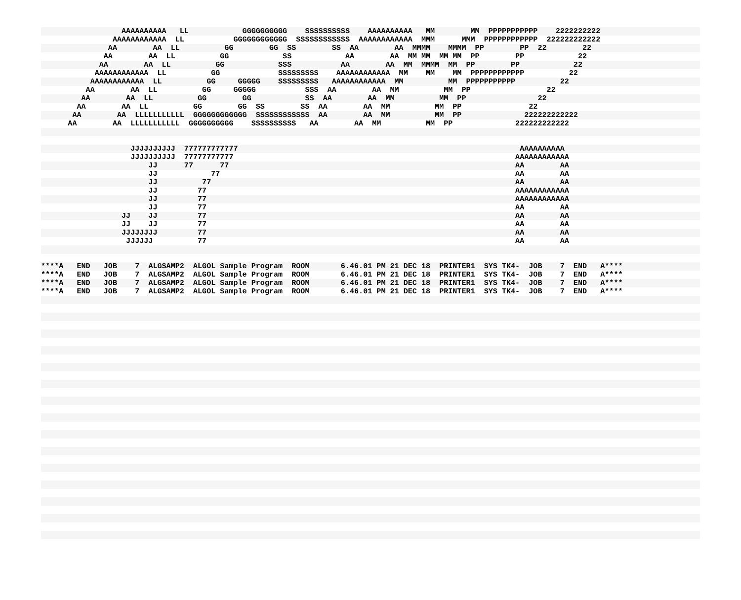AAAAAAAAAA   LL            GGGGGGGGGG    SSSSSSSSSS    AAAAAAAAAA   MM        MM  PPPPPPPPPPP    2222222222
                AAAAAAAAAAAA  LL           GGGGGGGGGGGG  SSSSSSSSSSSS  AAAAAAAAAAAA  MMM      MMM  PPPPPPPPPPPP  222222222222
               AA        AA  LL          GG        GG  SS        SS  AA        AA  MMMM    MMMM  PP        PP  22        22
              AA        AA  LL          GG            SS            AA        AA  MM MM  MM MM  PP        PP            22
             AA        AA  LL          GG            SSS           AA        AA  MM  MMMM  MM  PP        PP            22
            AAAAAAAAAAAA  LL          GG             SSSSSSSSS    AAAAAAAAAAAA  MM    MM    MM  PPPPPPPPPPPP          22
           AAAAAAAAAAAA  LL          GG     GGGGG    SSSSSSSSS   AAAAAAAAAAAA  MM          MM  PPPPPPPPPPP          22
          AA        AA  LL          GG     GGGGG           SSS  AA        AA  MM          MM  PP                 22
         AA        AA  LL          GG        GG            SS  AA        AA  MM          MM  PP                22
        AA        AA  LL          GG        GG  SS        SS  AA        AA  MM          MM  PP               22
       AA        AA  LLLLLLLLLLL  GGGGGGGGGGGG  SSSSSSSSSSSS  AA        AA  MM          MM  PP              222222222222
      AA        AA  LLLLLLLLLLL  GGGGGGGGGG    SSSSSSSSSS   AA        AA  MM          MM  PP              222222222222


                    JJJJJJJJJJ  777777777777                                                               AAAAAAAAAA
                    JJJJJJJJJJ  77777777777                                                               AAAAAAAAAAAA
                        JJ      77      77                                                                AA        AA
                        JJ            77                                                                  AA        AA
                        JJ          77                                                                    AA        AA
                        JJ         77                                                                     AAAAAAAAAAAA
                        JJ         77                                                                     AAAAAAAAAAAA
                        JJ         77                                                                     AA        AA
                  JJ    JJ         77                                                                     AA        AA
                  JJ    JJ         77                                                                     AA        AA
                  JJJJJJJJ         77                                                                     AA        AA
                   JJJJJJ          77                                                                     AA        AA


****A   END   JOB    7  ALGSAMP2  ALGOL Sample Program  ROOM       6.46.01 PM 21 DEC 18  PRINTER1  SYS TK4-  JOB    7  END   A****
****A   END   JOB    7  ALGSAMP2  ALGOL Sample Program  ROOM       6.46.01 PM 21 DEC 18  PRINTER1  SYS TK4-  JOB    7  END   A****
****A   END   JOB    7  ALGSAMP2  ALGOL Sample Program  ROOM       6.46.01 PM 21 DEC 18  PRINTER1  SYS TK4-  JOB    7  END   A****
****A   END   JOB    7  ALGSAMP2  ALGOL Sample Program  ROOM       6.46.01 PM 21 DEC 18  PRINTER1  SYS TK4-  JOB    7  END   A****